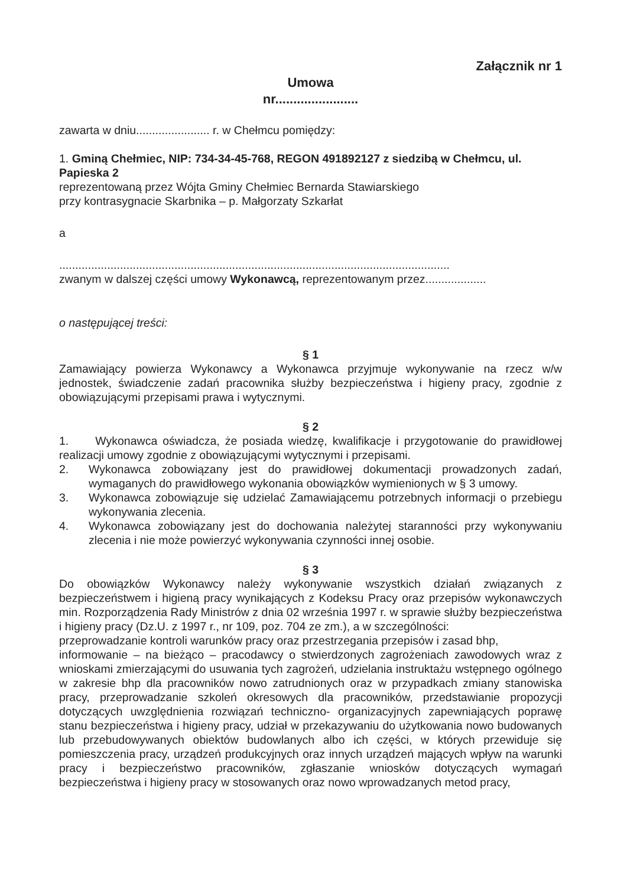Załącznik nr 1
Umowa
nr.......................
zawarta w dniu....................... r. w Chełmcu pomiędzy:
1. Gminą Chełmiec, NIP: 734-34-45-768, REGON 491892127 z siedzibą w Chełmcu, ul. Papieska 2
reprezentowaną przez Wójta Gminy Chełmiec Bernarda Stawiarskiego
przy kontrasygnacie Skarbnika – p. Małgorzaty Szkarłat
a
..........................................................................................................................
zwanym w dalszej części umowy Wykonawcą, reprezentowanym przez...................
o następującej treści:
§ 1
Zamawiający powierza Wykonawcy a Wykonawca przyjmuje wykonywanie na rzecz w/w jednostek, świadczenie zadań pracownika służby bezpieczeństwa i higieny pracy, zgodnie z obowiązującymi przepisami prawa i wytycznymi.
§ 2
1. Wykonawca oświadcza, że posiada wiedzę, kwalifikacje i przygotowanie do prawidłowej realizacji umowy zgodnie z obowiązującymi wytycznymi i przepisami.
2. Wykonawca zobowiązany jest do prawidłowej dokumentacji prowadzonych zadań, wymaganych do prawidłowego wykonania obowiązków wymienionych w § 3 umowy.
3. Wykonawca zobowiązuje się udzielać Zamawiającemu potrzebnych informacji o przebiegu wykonywania zlecenia.
4. Wykonawca zobowiązany jest do dochowania należytej staranności przy wykonywaniu zlecenia i nie może powierzyć wykonywania czynności innej osobie.
§ 3
Do obowiązków Wykonawcy należy wykonywanie wszystkich działań związanych z bezpieczeństwem i higieną pracy wynikających z Kodeksu Pracy oraz przepisów wykonawczych min. Rozporządzenia Rady Ministrów z dnia 02 września 1997 r. w sprawie służby bezpieczeństwa i higieny pracy (Dz.U. z 1997 r., nr 109, poz. 704 ze zm.), a w szczególności:
przeprowadzanie kontroli warunków pracy oraz przestrzegania przepisów i zasad bhp,
informowanie – na bieżąco – pracodawcy o stwierdzonych zagrożeniach zawodowych wraz z wnioskami zmierzającymi do usuwania tych zagrożeń, udzielania instruktażu wstępnego ogólnego w zakresie bhp dla pracowników nowo zatrudnionych oraz w przypadkach zmiany stanowiska pracy, przeprowadzanie szkoleń okresowych dla pracowników, przedstawianie propozycji dotyczących uwzględnienia rozwiązań techniczno- organizacyjnych zapewniających poprawę stanu bezpieczeństwa i higieny pracy, udział w przekazywaniu do użytkowania nowo budowanych lub przebudowywanych obiektów budowlanych albo ich części, w których przewiduje się pomieszczenia pracy, urządzeń produkcyjnych oraz innych urządzeń mających wpływ na warunki pracy i bezpieczeństwo pracowników, zgłaszanie wniosków dotyczących wymagań bezpieczeństwa i higieny pracy w stosowanych oraz nowo wprowadzanych metod pracy,